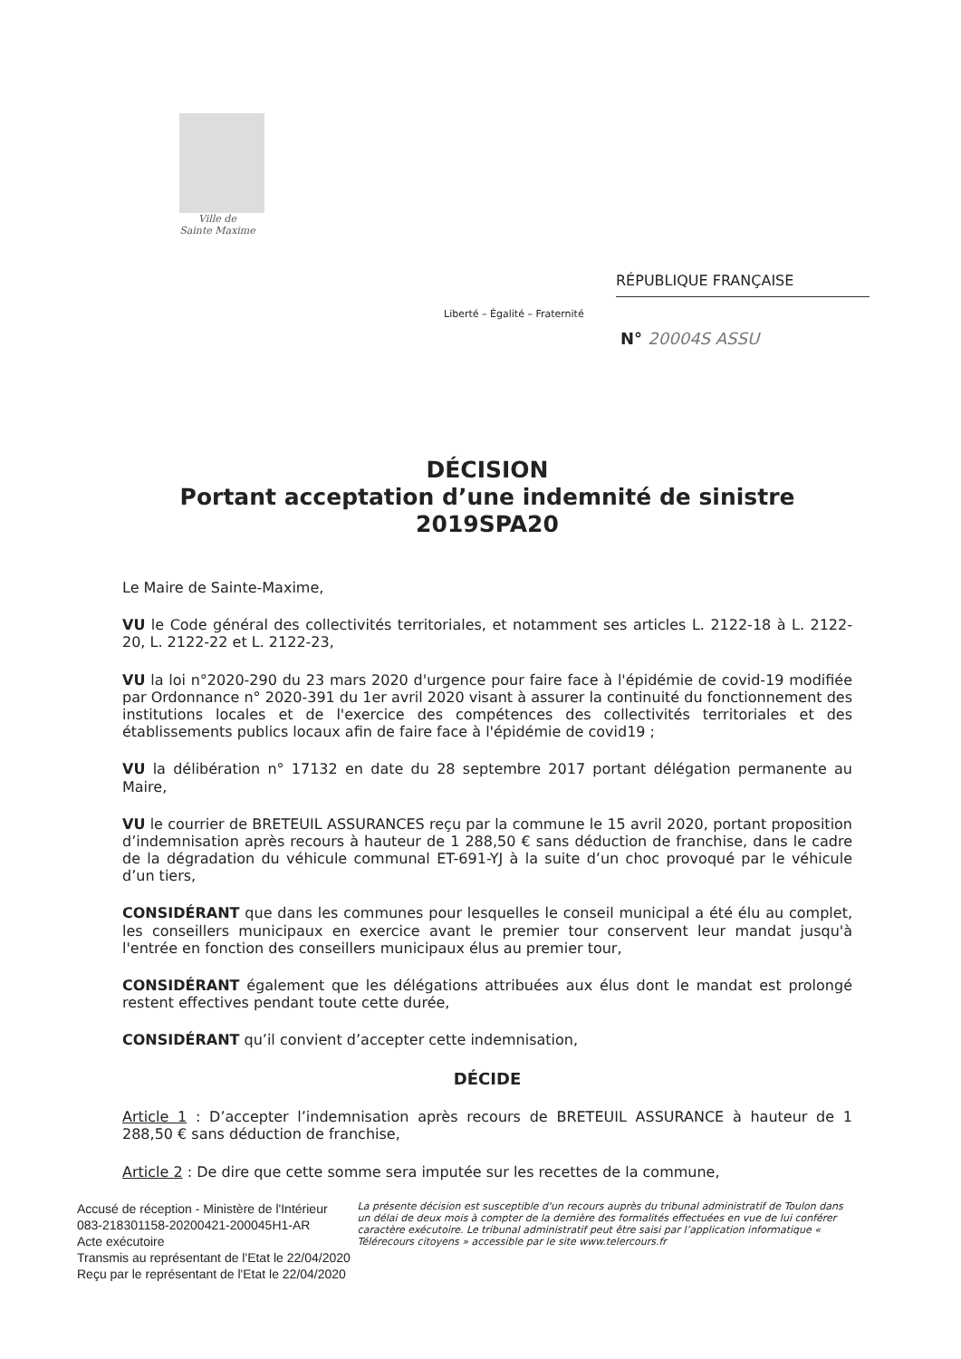Ville de
Sainte Maxime
RÉPUBLIQUE FRANÇAISE
Liberté – Égalité – Fraternité
N° 20004S ASSU
DÉCISION
Portant acceptation d’une indemnité de sinistre
2019SPA20
Le Maire de Sainte-Maxime,
VU le Code général des collectivités territoriales, et notamment ses articles L. 2122-18 à L. 2122-20, L. 2122-22 et L. 2122-23,
VU la loi n°2020-290 du 23 mars 2020 d'urgence pour faire face à l'épidémie de covid-19 modifiée par Ordonnance n° 2020-391 du 1er avril 2020 visant à assurer la continuité du fonctionnement des institutions locales et de l'exercice des compétences des collectivités territoriales et des établissements publics locaux afin de faire face à l'épidémie de covid19 ;
VU la délibération n° 17132 en date du 28 septembre 2017 portant délégation permanente au Maire,
VU le courrier de BRETEUIL ASSURANCES reçu par la commune le 15 avril 2020, portant proposition d’indemnisation après recours à hauteur de 1 288,50 € sans déduction de franchise, dans le cadre de la dégradation du véhicule communal ET-691-YJ à la suite d’un choc provoqué par le véhicule d’un tiers,
CONSIDÉRANT que dans les communes pour lesquelles le conseil municipal a été élu au complet, les conseillers municipaux en exercice avant le premier tour conservent leur mandat jusqu'à l'entrée en fonction des conseillers municipaux élus au premier tour,
CONSIDÉRANT également que les délégations attribuées aux élus dont le mandat est prolongé restent effectives pendant toute cette durée,
CONSIDÉRANT qu’il convient d’accepter cette indemnisation,
DÉCIDE
Article 1 : D’accepter l’indemnisation après recours de BRETEUIL ASSURANCE à hauteur de 1 288,50 € sans déduction de franchise,
Article 2 : De dire que cette somme sera imputée sur les recettes de la commune,
Accusé de réception - Ministère de l'Intérieur
083-218301158-20200421-200045H1-AR
Acte exécutoire
Transmis au représentant de l'Etat le 22/04/2020
Reçu par le représentant de l'Etat le 22/04/2020
La présente décision est susceptible d'un recours auprès du tribunal administratif de Toulon dans un délai de deux mois à compter de la dernière des formalités effectuées en vue de lui conférer caractère exécutoire. Le tribunal administratif peut être saisi par l’application informatique « Télérecours citoyens » accessible par le site www.telercours.fr